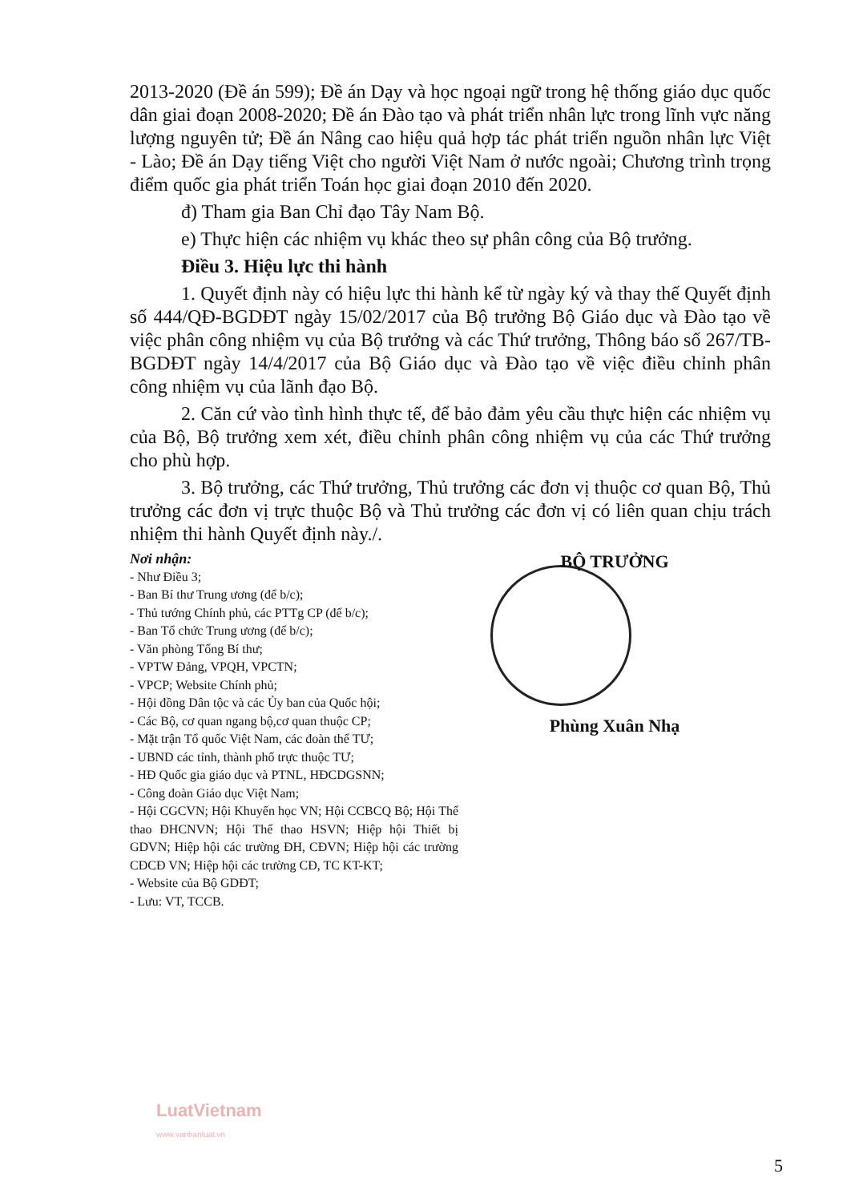2013-2020 (Đề án 599); Đề án Dạy và học ngoại ngữ trong hệ thống giáo dục quốc dân giai đoạn 2008-2020; Đề án Đào tạo và phát triển nhân lực trong lĩnh vực năng lượng nguyên tử; Đề án Nâng cao hiệu quả hợp tác phát triển nguồn nhân lực Việt - Lào; Đề án Dạy tiếng Việt cho người Việt Nam ở nước ngoài; Chương trình trọng điểm quốc gia phát triển Toán học giai đoạn 2010 đến 2020.
đ) Tham gia Ban Chỉ đạo Tây Nam Bộ.
e) Thực hiện các nhiệm vụ khác theo sự phân công của Bộ trưởng.
Điều 3. Hiệu lực thi hành
1. Quyết định này có hiệu lực thi hành kể từ ngày ký và thay thế Quyết định số 444/QĐ-BGDĐT ngày 15/02/2017 của Bộ trưởng Bộ Giáo dục và Đào tạo về việc phân công nhiệm vụ của Bộ trưởng và các Thứ trưởng, Thông báo số 267/TB-BGDĐT ngày 14/4/2017 của Bộ Giáo dục và Đào tạo về việc điều chỉnh phân công nhiệm vụ của lãnh đạo Bộ.
2. Căn cứ vào tình hình thực tế, để bảo đảm yêu cầu thực hiện các nhiệm vụ của Bộ, Bộ trưởng xem xét, điều chỉnh phân công nhiệm vụ của các Thứ trưởng cho phù hợp.
3. Bộ trưởng, các Thứ trưởng, Thủ trưởng các đơn vị thuộc cơ quan Bộ, Thủ trưởng các đơn vị trực thuộc Bộ và Thủ trưởng các đơn vị có liên quan chịu trách nhiệm thi hành Quyết định này./.
Nơi nhận:
- Như Điều 3;
- Ban Bí thư Trung ương (để b/c);
- Thủ tướng Chính phủ, các PTTg CP (để b/c);
- Ban Tổ chức Trung ương (để b/c);
- Văn phòng Tổng Bí thư;
- VPTW Đảng, VPQH, VPCTN;
- VPCP; Website Chính phủ;
- Hội đồng Dân tộc và các Ủy ban của Quốc hội;
- Các Bộ, cơ quan ngang bộ,cơ quan thuộc CP;
- Mặt trận Tổ quốc Việt Nam, các đoàn thể TƯ;
- UBND các tỉnh, thành phố trực thuộc TƯ;
- HĐ Quốc gia giáo dục và PTNL, HĐCDGSNN;
- Công đoàn Giáo dục Việt Nam;
- Hội CGCVN; Hội Khuyến học VN; Hội CCBCQ Bộ; Hội Thể thao ĐHCNVN; Hội Thể thao HSVN; Hiệp hội Thiết bị GDVN; Hiệp hội các trường ĐH, CĐVN; Hiệp hội các trường CĐCĐ VN; Hiệp hội các trường CĐ, TC KT-KT;
- Website của Bộ GDĐT;
- Lưu: VT, TCCB.
BỘ TRƯỞNG
Phùng Xuân Nhạ
LuatVietnam
www.vanbanluat.vn
5